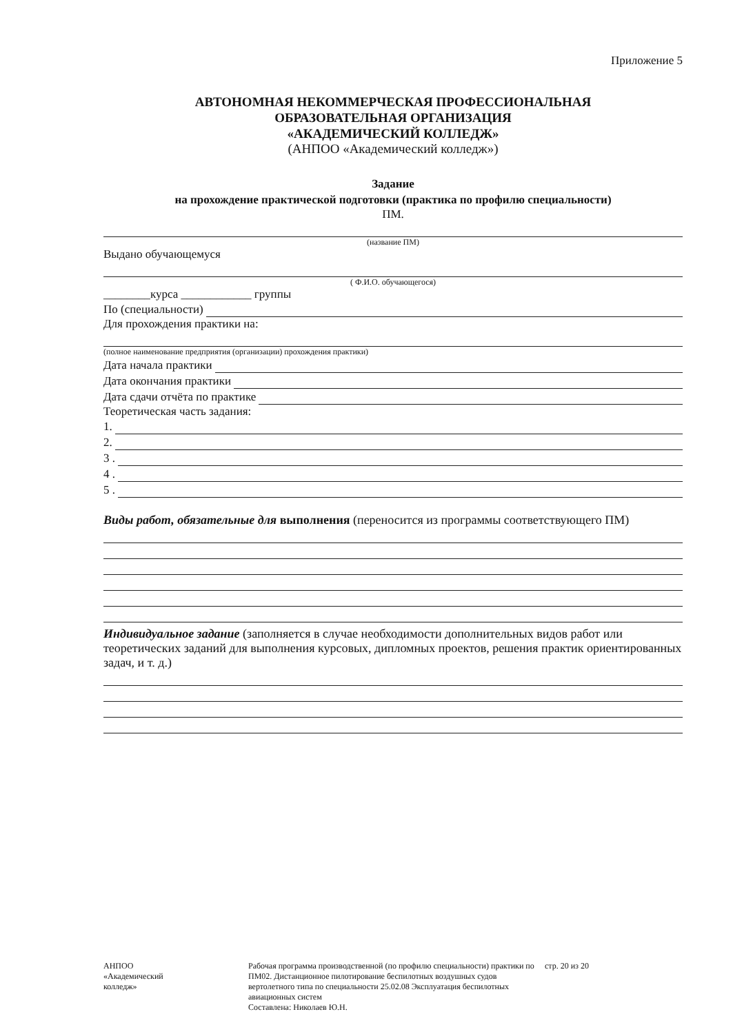Приложение 5
АВТОНОМНАЯ НЕКОММЕРЧЕСКАЯ ПРОФЕССИОНАЛЬНАЯ
ОБРАЗОВАТЕЛЬНАЯ ОРГАНИЗАЦИЯ
«АКАДЕМИЧЕСКИЙ КОЛЛЕДЖ»
(АНПОО «Академический колледж»)
Задание
на прохождение практической подготовки (практика по профилю специальности)
ПМ.
(название ПМ)
Выдано обучающемуся
( Ф.И.О. обучающегося)
________курса ____________ группы
По (специальности)
Для прохождения практики на:
(полное наименование предприятия (организации) прохождения практики)
Дата начала практики
Дата окончания практики
Дата сдачи отчёта по практике
Теоретическая часть задания:
1.
2.
3 .
4 .
5 .
Виды работ, обязательные для выполнения (переносится из программы соответствующего ПМ)
Индивидуальное задание (заполняется в случае необходимости дополнительных видов работ или теоретических заданий для выполнения курсовых, дипломных проектов, решения практик ориентированных задач, и т. д.)
АНПОО
«Академический
колледж»
Рабочая программа производственной (по профилю специальности) практики по ПМ02. Дистанционное пилотирование беспилотных воздушных судов вертолетного типа по специальности 25.02.08 Эксплуатация беспилотных авиационных систем
Составлена: Николаев Ю.Н.
стр. 20 из 20